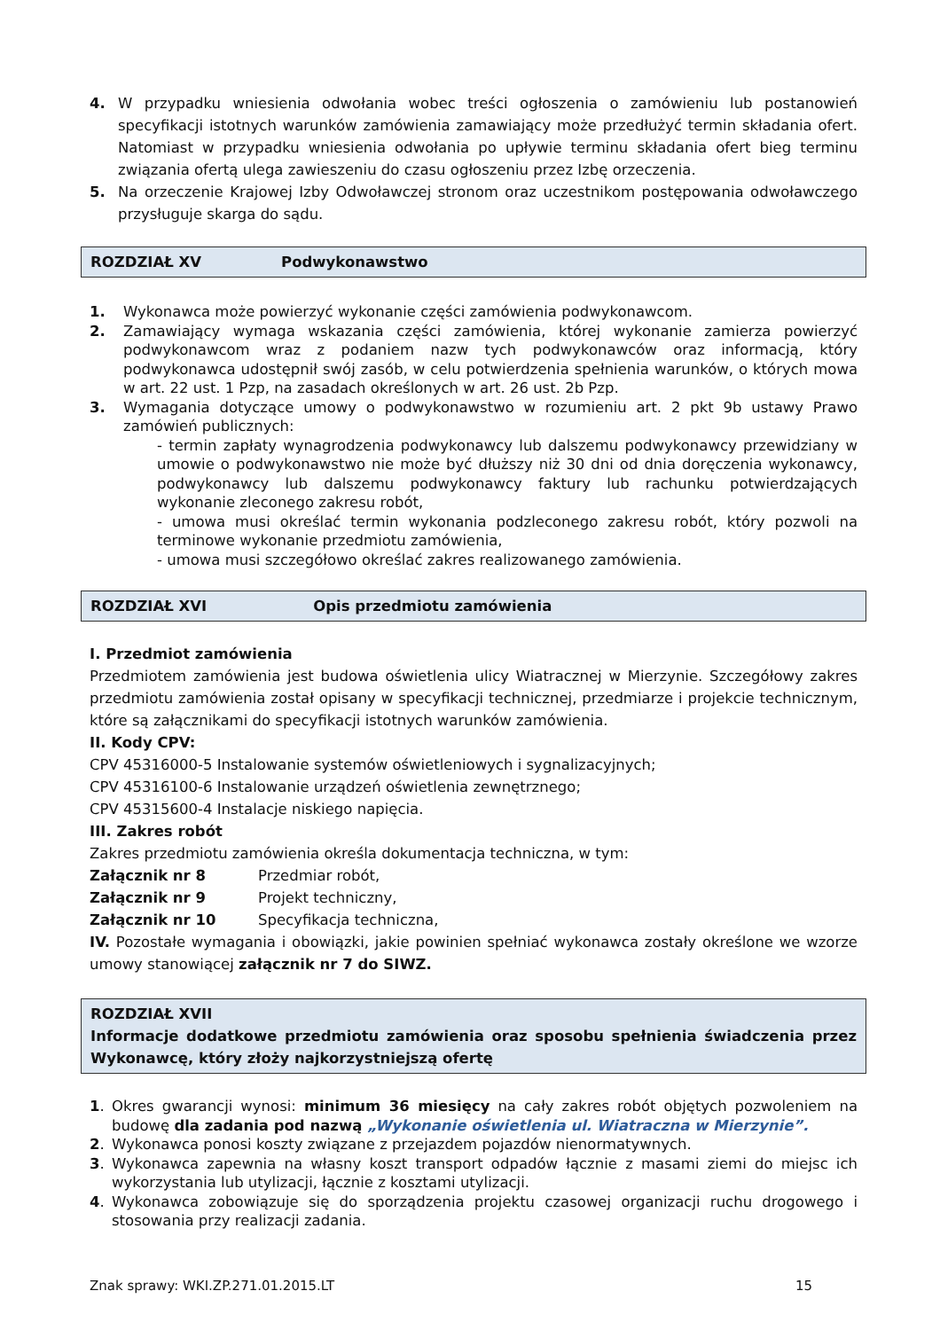4. W przypadku wniesienia odwołania wobec treści ogłoszenia o zamówieniu lub postanowień specyfikacji istotnych warunków zamówienia zamawiający może przedłużyć termin składania ofert. Natomiast w przypadku wniesienia odwołania po upływie terminu składania ofert bieg terminu związania ofertą ulega zawieszeniu do czasu ogłoszeniu przez Izbę orzeczenia.
5. Na orzeczenie Krajowej Izby Odwoławczej stronom oraz uczestnikom postępowania odwoławczego przysługuje skarga do sądu.
ROZDZIAŁ XV Podwykonawstwo
1. Wykonawca może powierzyć wykonanie części zamówienia podwykonawcom.
2. Zamawiający wymaga wskazania części zamówienia, której wykonanie zamierza powierzyć podwykonawcom wraz z podaniem nazw tych podwykonawców oraz informacją, który podwykonawca udostępnił swój zasób, w celu potwierdzenia spełnienia warunków, o których mowa w art. 22 ust. 1 Pzp, na zasadach określonych w art. 26 ust. 2b Pzp.
3. Wymagania dotyczące umowy o podwykonawstwo w rozumieniu art. 2 pkt 9b ustawy Prawo zamówień publicznych:
- termin zapłaty wynagrodzenia podwykonawcy lub dalszemu podwykonawcy przewidziany w umowie o podwykonawstwo nie może być dłuższy niż 30 dni od dnia doręczenia wykonawcy, podwykonawcy lub dalszemu podwykonawcy faktury lub rachunku potwierdzających wykonanie zleconego zakresu robót,
- umowa musi określać termin wykonania podzleconego zakresu robót, który pozwoli na terminowe wykonanie przedmiotu zamówienia,
- umowa musi szczegółowo określać zakres realizowanego zamówienia.
ROZDZIAŁ XVI Opis przedmiotu zamówienia
I. Przedmiot zamówienia
Przedmiotem zamówienia jest budowa oświetlenia ulicy Wiatracznej w Mierzynie. Szczegółowy zakres przedmiotu zamówienia został opisany w specyfikacji technicznej, przedmiarze i projekcie technicznym, które są załącznikami do specyfikacji istotnych warunków zamówienia.
II. Kody CPV:
CPV 45316000-5 Instalowanie systemów oświetleniowych i sygnalizacyjnych;
CPV 45316100-6 Instalowanie urządzeń oświetlenia zewnętrznego;
CPV 45315600-4 Instalacje niskiego napięcia.
III. Zakres robót
Zakres przedmiotu zamówienia określa dokumentacja techniczna, w tym:
Załącznik nr 8 Przedmiar robót,
Załącznik nr 9 Projekt techniczny,
Załącznik nr 10 Specyfikacja techniczna,
IV. Pozostałe wymagania i obowiązki, jakie powinien spełniać wykonawca zostały określone we wzorze umowy stanowiącej załącznik nr 7 do SIWZ.
ROZDZIAŁ XVII
Informacje dodatkowe przedmiotu zamówienia oraz sposobu spełnienia świadczenia przez Wykonawcę, który złoży najkorzystniejszą ofertę
1. Okres gwarancji wynosi: minimum 36 miesięcy na cały zakres robót objętych pozwoleniem na budowę dla zadania pod nazwą „Wykonanie oświetlenia ul. Wiatraczna w Mierzynie”.
2. Wykonawca ponosi koszty związane z przejazdem pojazdów nienormatywnych.
3. Wykonawca zapewnia na własny koszt transport odpadów łącznie z masami ziemi do miejsc ich wykorzystania lub utylizacji, łącznie z kosztami utylizacji.
4. Wykonawca zobowiązuje się do sporządzenia projektu czasowej organizacji ruchu drogowego i stosowania przy realizacji zadania.
Znak sprawy: WKI.ZP.271.01.2015.LT 15